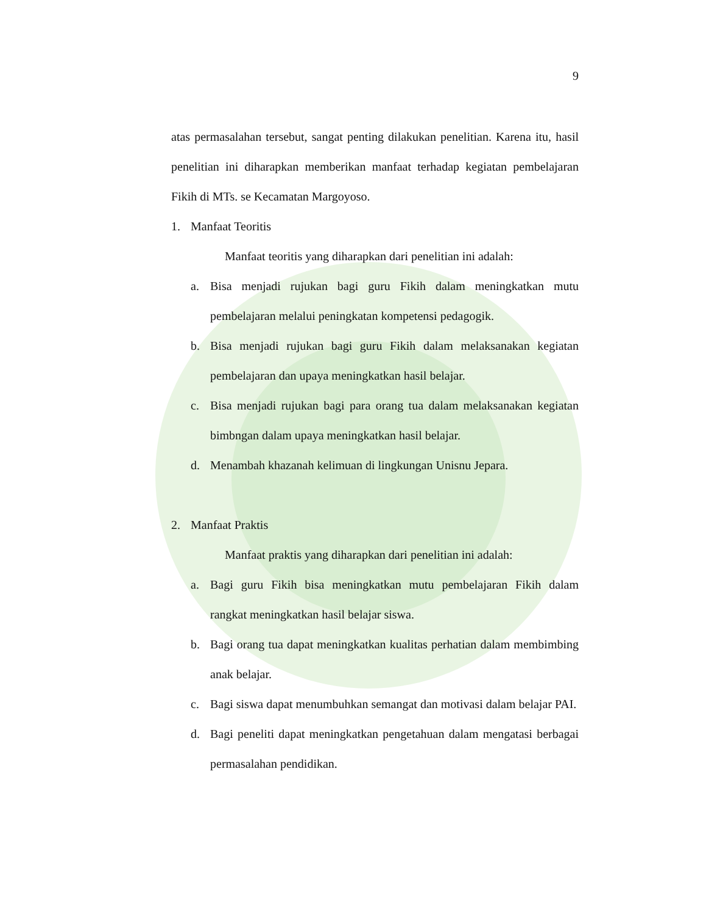9
atas permasalahan tersebut, sangat penting dilakukan penelitian. Karena itu, hasil penelitian ini diharapkan memberikan manfaat terhadap kegiatan pembelajaran Fikih di MTs. se Kecamatan Margoyoso.
1. Manfaat Teoritis
Manfaat teoritis yang diharapkan dari penelitian ini adalah:
a. Bisa menjadi rujukan bagi guru Fikih dalam meningkatkan mutu pembelajaran melalui peningkatan kompetensi pedagogik.
b. Bisa menjadi rujukan bagi guru Fikih dalam melaksanakan kegiatan pembelajaran dan upaya meningkatkan hasil belajar.
c. Bisa menjadi rujukan bagi para orang tua dalam melaksanakan kegiatan bimbngan dalam upaya meningkatkan hasil belajar.
d. Menambah khazanah kelimuan di lingkungan Unisnu Jepara.
2. Manfaat Praktis
Manfaat praktis yang diharapkan dari penelitian ini adalah:
a. Bagi guru Fikih bisa meningkatkan mutu pembelajaran Fikih dalam rangkat meningkatkan hasil belajar siswa.
b. Bagi orang tua dapat meningkatkan kualitas perhatian dalam membimbing anak belajar.
c. Bagi siswa dapat menumbuhkan semangat dan motivasi dalam belajar PAI.
d. Bagi peneliti dapat meningkatkan pengetahuan dalam mengatasi berbagai permasalahan pendidikan.